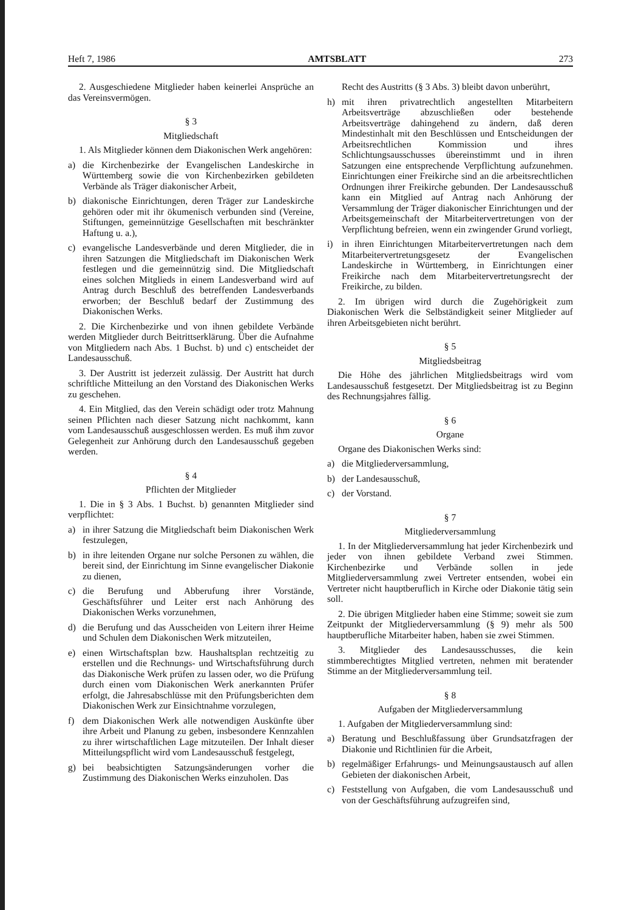Heft 7, 1986 AMTSBLATT 273
2. Ausgeschiedene Mitglieder haben keinerlei Ansprüche an das Vereinsvermögen.
§ 3
Mitgliedschaft
1. Als Mitglieder können dem Diakonischen Werk angehören:
a) die Kirchenbezirke der Evangelischen Landeskirche in Württemberg sowie die von Kirchenbezirken gebildeten Verbände als Träger diakonischer Arbeit,
b) diakonische Einrichtungen, deren Träger zur Landeskirche gehören oder mit ihr ökumenisch verbunden sind (Vereine, Stiftungen, gemeinnützige Gesellschaften mit beschränkter Haftung u. a.),
c) evangelische Landesverbände und deren Mitglieder, die in ihren Satzungen die Mitgliedschaft im Diakonischen Werk festlegen und die gemeinnützig sind. Die Mitgliedschaft eines solchen Mitglieds in einem Landesverband wird auf Antrag durch Beschluß des betreffenden Landesverbands erworben; der Beschluß bedarf der Zustimmung des Diakonischen Werks.
2. Die Kirchenbezirke und von ihnen gebildete Verbände werden Mitglieder durch Beitrittserklärung. Über die Aufnahme von Mitgliedern nach Abs. 1 Buchst. b) und c) entscheidet der Landesausschuß.
3. Der Austritt ist jederzeit zulässig. Der Austritt hat durch schriftliche Mitteilung an den Vorstand des Diakonischen Werks zu geschehen.
4. Ein Mitglied, das den Verein schädigt oder trotz Mahnung seinen Pflichten nach dieser Satzung nicht nachkommt, kann vom Landesausschuß ausgeschlossen werden. Es muß ihm zuvor Gelegenheit zur Anhörung durch den Landesausschuß gegeben werden.
§ 4
Pflichten der Mitglieder
1. Die in § 3 Abs. 1 Buchst. b) genannten Mitglieder sind verpflichtet:
a) in ihrer Satzung die Mitgliedschaft beim Diakonischen Werk festzulegen,
b) in ihre leitenden Organe nur solche Personen zu wählen, die bereit sind, der Einrichtung im Sinne evangelischer Diakonie zu dienen,
c) die Berufung und Abberufung ihrer Vorstände, Geschäftsführer und Leiter erst nach Anhörung des Diakonischen Werks vorzunehmen,
d) die Berufung und das Ausscheiden von Leitern ihrer Heime und Schulen dem Diakonischen Werk mitzuteilen,
e) einen Wirtschaftsplan bzw. Haushaltsplan rechtzeitig zu erstellen und die Rechnungs- und Wirtschaftsführung durch das Diakonische Werk prüfen zu lassen oder, wo die Prüfung durch einen vom Diakonischen Werk anerkannten Prüfer erfolgt, die Jahresabschlüsse mit den Prüfungsberichten dem Diakonischen Werk zur Einsichtnahme vorzulegen,
f) dem Diakonischen Werk alle notwendigen Auskünfte über ihre Arbeit und Planung zu geben, insbesondere Kennzahlen zu ihrer wirtschaftlichen Lage mitzuteilen. Der Inhalt dieser Mitteilungspflicht wird vom Landesausschuß festgelegt,
g) bei beabsichtigten Satzungsänderungen vorher die Zustimmung des Diakonischen Werks einzuholen. Das
Recht des Austritts (§ 3 Abs. 3) bleibt davon unberührt,
h) mit ihren privatrechtlich angestellten Mitarbeitern Arbeitsverträge abzuschließen oder bestehende Arbeitsverträge dahingehend zu ändern, daß deren Mindestinhalt mit den Beschlüssen und Entscheidungen der Arbeitsrechtlichen Kommission und ihres Schlichtungsausschusses übereinstimmt und in ihren Satzungen eine entsprechende Verpflichtung aufzunehmen. Einrichtungen einer Freikirche sind an die arbeitsrechtlichen Ordnungen ihrer Freikirche gebunden. Der Landesausschuß kann ein Mitglied auf Antrag nach Anhörung der Versammlung der Träger diakonischer Einrichtungen und der Arbeitsgemeinschaft der Mitarbeitervertretungen von der Verpflichtung befreien, wenn ein zwingender Grund vorliegt,
i) in ihren Einrichtungen Mitarbeitervertretungen nach dem Mitarbeitervertretungsgesetz der Evangelischen Landeskirche in Württemberg, in Einrichtungen einer Freikirche nach dem Mitarbeitervertretungsrecht der Freikirche, zu bilden.
2. Im übrigen wird durch die Zugehörigkeit zum Diakonischen Werk die Selbständigkeit seiner Mitglieder auf ihren Arbeitsgebieten nicht berührt.
§ 5
Mitgliedsbeitrag
Die Höhe des jährlichen Mitgliedsbeitrags wird vom Landesausschuß festgesetzt. Der Mitgliedsbeitrag ist zu Beginn des Rechnungsjahres fällig.
§ 6
Organe
Organe des Diakonischen Werks sind:
a) die Mitgliederversammlung,
b) der Landesausschuß,
c) der Vorstand.
§ 7
Mitgliederversammlung
1. In der Mitgliederversammlung hat jeder Kirchenbezirk und jeder von ihnen gebildete Verband zwei Stimmen. Kirchenbezirke und Verbände sollen in jede Mitgliederversammlung zwei Vertreter entsenden, wobei ein Vertreter nicht hauptberuflich in Kirche oder Diakonie tätig sein soll.
2. Die übrigen Mitglieder haben eine Stimme; soweit sie zum Zeitpunkt der Mitgliederversammlung (§ 9) mehr als 500 hauptberufliche Mitarbeiter haben, haben sie zwei Stimmen.
3. Mitglieder des Landesausschusses, die kein stimmberechtigtes Mitglied vertreten, nehmen mit beratender Stimme an der Mitgliederversammlung teil.
§ 8
Aufgaben der Mitgliederversammlung
1. Aufgaben der Mitgliederversammlung sind:
a) Beratung und Beschlußfassung über Grundsatzfragen der Diakonie und Richtlinien für die Arbeit,
b) regelmäßiger Erfahrungs- und Meinungsaustausch auf allen Gebieten der diakonischen Arbeit,
c) Feststellung von Aufgaben, die vom Landesausschuß und von der Geschäftsführung aufzugreifen sind,